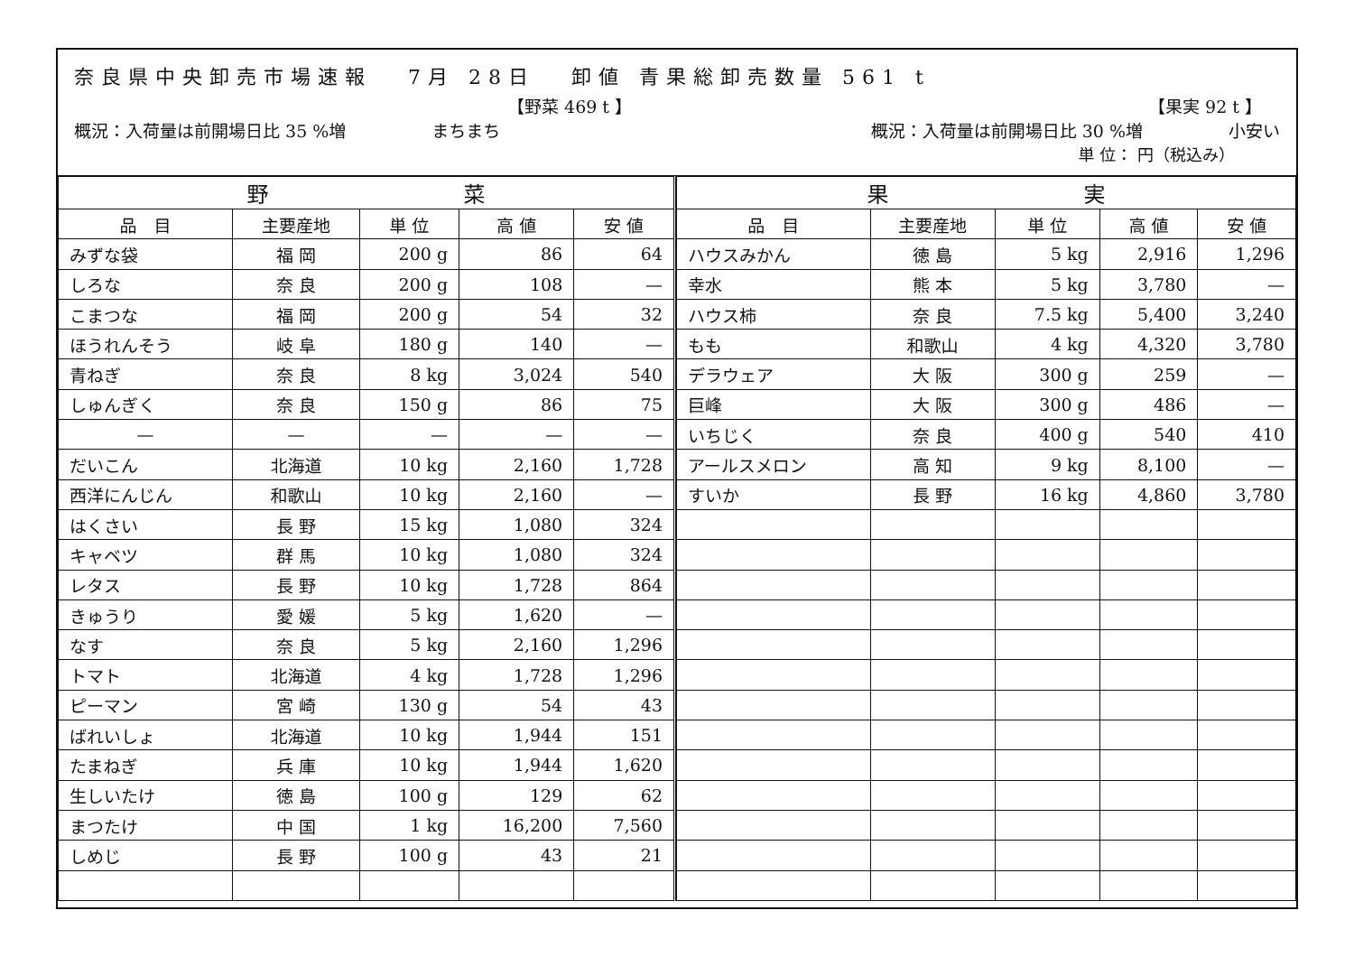奈良県中央卸売市場速報 7月 28日 卸値 青果総卸売数量 561 t
【野菜 469 t 】 【果実 92 t 】
概況：入荷量は前開場日比 35 %増　　　　　まちまち 概況：入荷量は前開場日比 30 %増　　　　　小安い
単 位： 円（税込み）
| 野 菜 | | | | |
| --- | --- | --- | --- | --- |
| 品 目 | 主要産地 | 単 位 | 高 値 | 安 値 |
| みずな袋 | 福 岡 | 200 g | 86 | 64 |
| しろな | 奈 良 | 200 g | 108 | — |
| こまつな | 福 岡 | 200 g | 54 | 32 |
| ほうれんそう | 岐 阜 | 180 g | 140 | — |
| 青ねぎ | 奈 良 | 8 kg | 3,024 | 540 |
| しゅんぎく | 奈 良 | 150 g | 86 | 75 |
| — | — | — | — | — |
| だいこん | 北海道 | 10 kg | 2,160 | 1,728 |
| 西洋にんじん | 和歌山 | 10 kg | 2,160 | — |
| はくさい | 長 野 | 15 kg | 1,080 | 324 |
| キャベツ | 群 馬 | 10 kg | 1,080 | 324 |
| レタス | 長 野 | 10 kg | 1,728 | 864 |
| きゅうり | 愛 媛 | 5 kg | 1,620 | — |
| なす | 奈 良 | 5 kg | 2,160 | 1,296 |
| トマト | 北海道 | 4 kg | 1,728 | 1,296 |
| ピーマン | 宮 崎 | 130 g | 54 | 43 |
| ばれいしょ | 北海道 | 10 kg | 1,944 | 151 |
| たまねぎ | 兵 庫 | 10 kg | 1,944 | 1,620 |
| 生しいたけ | 徳 島 | 100 g | 129 | 62 |
| まつたけ | 中 国 | 1 kg | 16,200 | 7,560 |
| しめじ | 長 野 | 100 g | 43 | 21 |
| 果 実 | | | | |
| --- | --- | --- | --- | --- |
| 品 目 | 主要産地 | 単 位 | 高 値 | 安 値 |
| ハウスみかん | 徳 島 | 5 kg | 2,916 | 1,296 |
| 幸水 | 熊 本 | 5 kg | 3,780 | — |
| ハウス柿 | 奈 良 | 7.5 kg | 5,400 | 3,240 |
| もも | 和歌山 | 4 kg | 4,320 | 3,780 |
| デラウェア | 大 阪 | 300 g | 259 | — |
| 巨峰 | 大 阪 | 300 g | 486 | — |
| いちじく | 奈 良 | 400 g | 540 | 410 |
| アールスメロン | 高 知 | 9 kg | 8,100 | — |
| すいか | 長 野 | 16 kg | 4,860 | 3,780 |